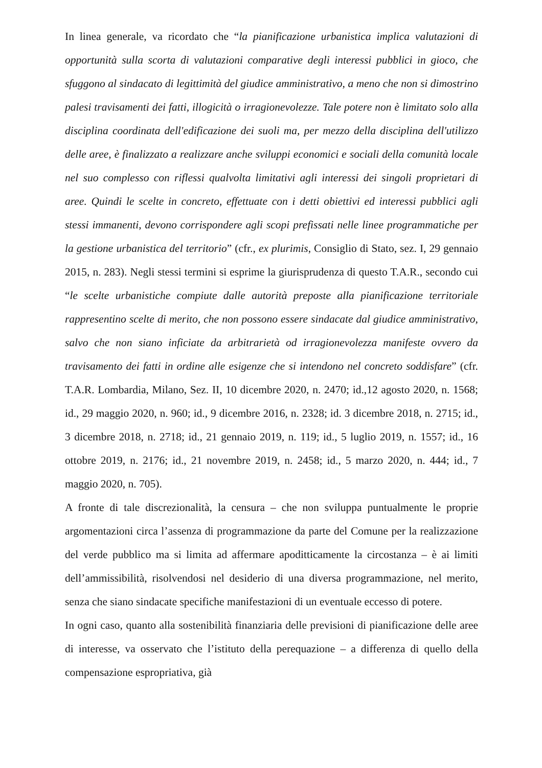In linea generale, va ricordato che “la pianificazione urbanistica implica valutazioni di opportunità sulla scorta di valutazioni comparative degli interessi pubblici in gioco, che sfuggono al sindacato di legittimità del giudice amministrativo, a meno che non si dimostrino palesi travisamenti dei fatti, illogicità o irragionevolezze. Tale potere non è limitato solo alla disciplina coordinata dell'edificazione dei suoli ma, per mezzo della disciplina dell'utilizzo delle aree, è finalizzato a realizzare anche sviluppi economici e sociali della comunità locale nel suo complesso con riflessi qualvolta limitativi agli interessi dei singoli proprietari di aree. Quindi le scelte in concreto, effettuate con i detti obiettivi ed interessi pubblici agli stessi immanenti, devono corrispondere agli scopi prefissati nelle linee programmatiche per la gestione urbanistica del territorio” (cfr., ex plurimis, Consiglio di Stato, sez. I, 29 gennaio 2015, n. 283). Negli stessi termini si esprime la giurisprudenza di questo T.A.R., secondo cui “le scelte urbanistiche compiute dalle autorità preposte alla pianificazione territoriale rappresentino scelte di merito, che non possono essere sindacate dal giudice amministrativo, salvo che non siano inficiate da arbitrarietà od irragionevolezza manifeste ovvero da travisamento dei fatti in ordine alle esigenze che si intendono nel concreto soddisfare” (cfr. T.A.R. Lombardia, Milano, Sez. II, 10 dicembre 2020, n. 2470; id.,12 agosto 2020, n. 1568; id., 29 maggio 2020, n. 960; id., 9 dicembre 2016, n. 2328; id. 3 dicembre 2018, n. 2715; id., 3 dicembre 2018, n. 2718; id., 21 gennaio 2019, n. 119; id., 5 luglio 2019, n. 1557; id., 16 ottobre 2019, n. 2176; id., 21 novembre 2019, n. 2458; id., 5 marzo 2020, n. 444; id., 7 maggio 2020, n. 705).
A fronte di tale discrezionalità, la censura – che non sviluppa puntualmente le proprie argomentazioni circa l’assenza di programmazione da parte del Comune per la realizzazione del verde pubblico ma si limita ad affermare apoditticamente la circostanza – è ai limiti dell’ammissibilità, risolvendosi nel desiderio di una diversa programmazione, nel merito, senza che siano sindacate specifiche manifestazioni di un eventuale eccesso di potere.
In ogni caso, quanto alla sostenibilità finanziaria delle previsioni di pianificazione delle aree di interesse, va osservato che l’istituto della perequazione – a differenza di quello della compensazione espropriativa, già